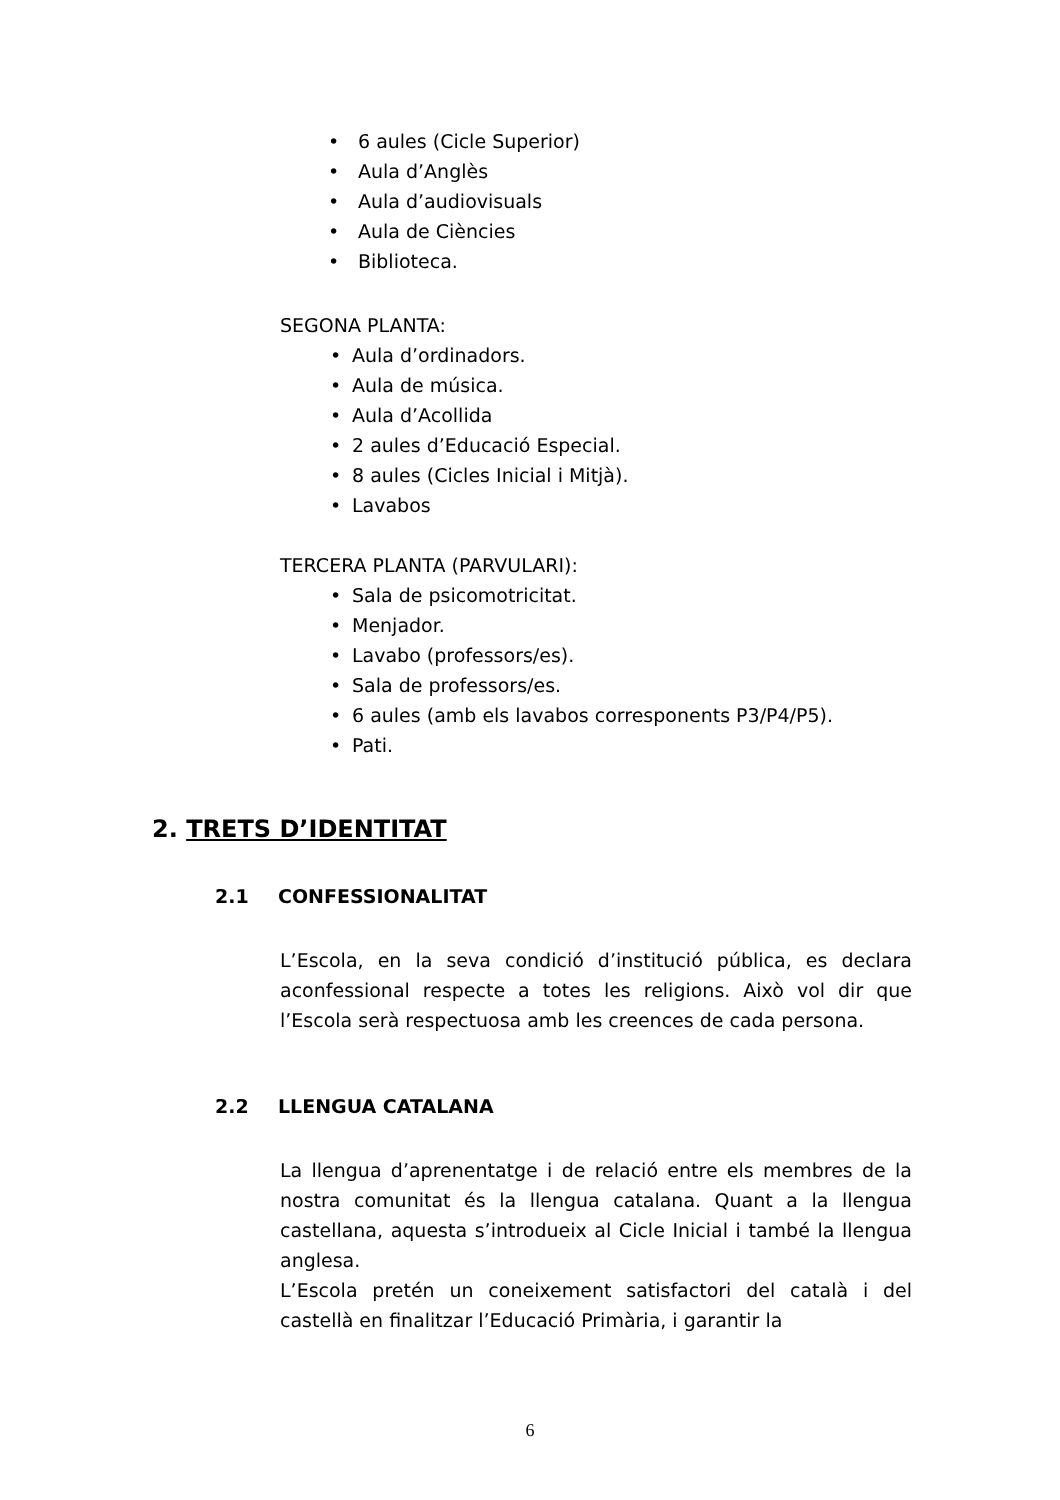• 6 aules (Cicle Superior)
• Aula d’Anglès
• Aula d’audiovisuals
• Aula de Ciències
• Biblioteca.
SEGONA PLANTA:
• Aula d’ordinadors.
• Aula de música.
• Aula d’Acollida
• 2 aules d’Educació Especial.
• 8 aules (Cicles Inicial i Mitjà).
• Lavabos
TERCERA PLANTA (PARVULARI):
• Sala de psicomotricitat.
• Menjador.
• Lavabo (professors/es).
• Sala de professors/es.
• 6 aules (amb els lavabos corresponents P3/P4/P5).
• Pati.
2. TRETS D’IDENTITAT
2.1 CONFESSIONALITAT
L’Escola, en la seva condició d’institució pública, es declara aconfessional respecte a totes les religions. Això vol dir que l’Escola serà respectuosa amb les creences de cada persona.
2.2 LLENGUA CATALANA
La llengua d’aprenentatge i de relació entre els membres de la nostra comunitat és la llengua catalana. Quant a la llengua castellana, aquesta s’introdueix al Cicle Inicial i també la llengua anglesa.
L’Escola pretén un coneixement satisfactori del català i del castellà en finalitzar l’Educació Primària, i garantir la
6